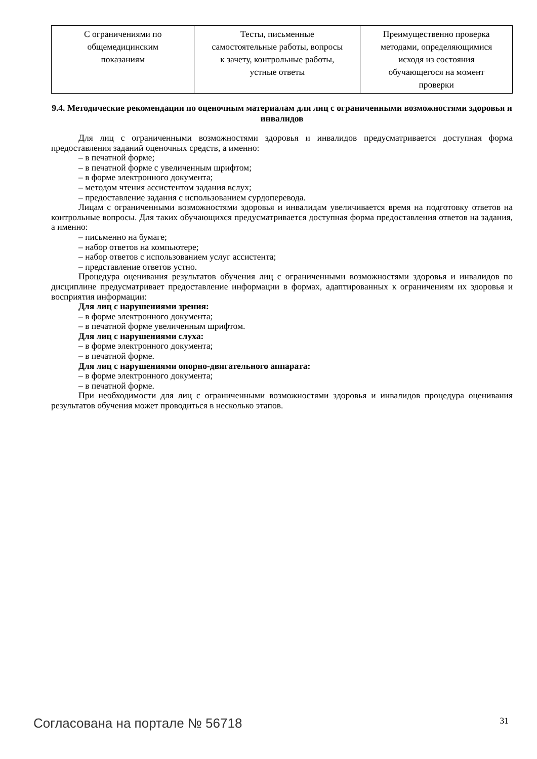| С ограничениями по общемедицинским показаниям | Тесты, письменные самостоятельные работы, вопросы к зачету, контрольные работы, устные ответы | Преимущественно проверка методами, определяющимися исходя из состояния обучающегося на момент проверки |
9.4. Методические рекомендации по оценочным материалам для лиц с ограниченными возможностями здоровья и инвалидов
Для лиц с ограниченными возможностями здоровья и инвалидов предусматривается доступная форма предоставления заданий оценочных средств, а именно:
– в печатной форме;
– в печатной форме с увеличенным шрифтом;
– в форме электронного документа;
– методом чтения ассистентом задания вслух;
– предоставление задания с использованием сурдоперевода.
Лицам с ограниченными возможностями здоровья и инвалидам увеличивается время на подготовку ответов на контрольные вопросы. Для таких обучающихся предусматривается доступная форма предоставления ответов на задания, а именно:
– письменно на бумаге;
– набор ответов на компьютере;
– набор ответов с использованием услуг ассистента;
– представление ответов устно.
Процедура оценивания результатов обучения лиц с ограниченными возможностями здоровья и инвалидов по дисциплине предусматривает предоставление информации в формах, адаптированных к ограничениям их здоровья и восприятия информации:
Для лиц с нарушениями зрения:
– в форме электронного документа;
– в печатной форме увеличенным шрифтом.
Для лиц с нарушениями слуха:
– в форме электронного документа;
– в печатной форме.
Для лиц с нарушениями опорно-двигательного аппарата:
– в форме электронного документа;
– в печатной форме.
При необходимости для лиц с ограниченными возможностями здоровья и инвалидов процедура оценивания результатов обучения может проводиться в несколько этапов.
Согласована на портале № 56718 31